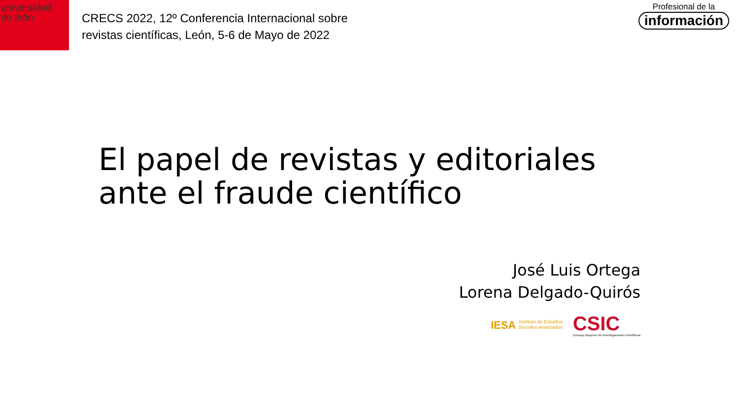universidad
de león
CRECS 2022, 12º Conferencia Internacional sobre
revistas científicas, León, 5-6 de Mayo de 2022
Profesional de la
información
El papel de revistas y editoriales
ante el fraude científico
José Luis Ortega
Lorena Delgado-Quirós
IESA Instituto de Estudios
Sociales Avanzados
CSIC
Consejo Superior de Investigaciones Científicas